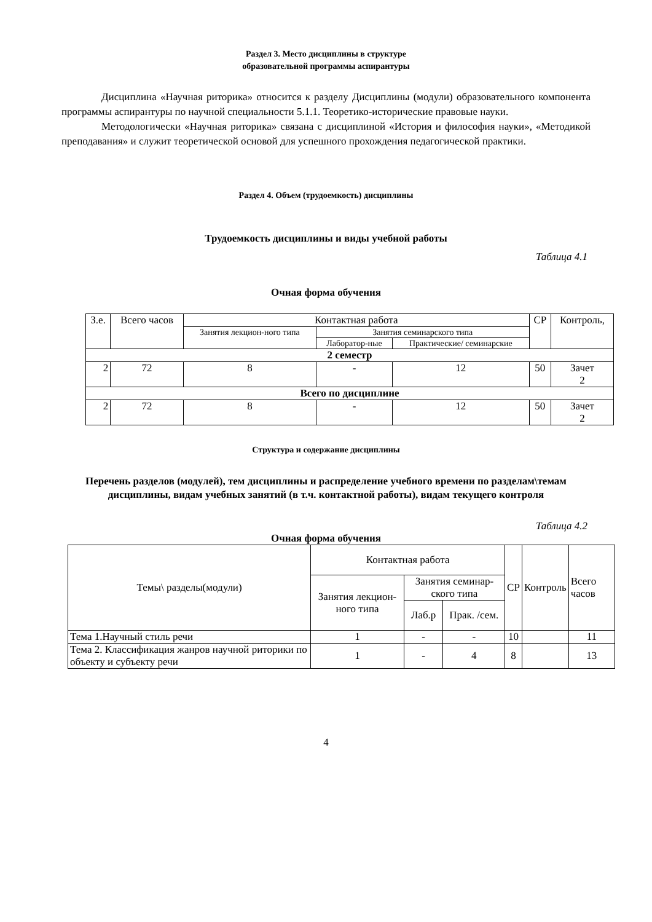Раздел 3. Место дисциплины в структуре
образовательной программы аспирантуры
Дисциплина «Научная риторика» относится к разделу Дисциплины (модули) образовательного компонента программы аспирантуры по научной специальности 5.1.1. Теоретико-исторические правовые науки.
Методологически «Научная риторика» связана с дисциплиной «История и философия науки», «Методикой преподавания» и служит теоретической основой для успешного прохождения педагогической практики.
Раздел 4. Объем (трудоемкость) дисциплины
Трудоемкость дисциплины и виды учебной работы
Таблица 4.1
Очная форма обучения
| З.е. | Всего часов | Контактная работа | | | СР | Контроль, |
| --- | --- | --- | --- | --- | --- | --- |
| | | Занятия лекцион-ного типа | Занятия семинарского типа | | | |
| | | | Лаборатор-ные | Практические/ семинарские | | |
| 2 семестр | | | | | | |
| 2 | 72 | 8 | - | 12 | 50 | Зачет 2 |
| Всего по дисциплине | | | | | | |
| 2 | 72 | 8 | - | 12 | 50 | Зачет 2 |
Структура и содержание дисциплины
Перечень разделов (модулей), тем дисциплины и распределение учебного времени по разделам\темам дисциплины, видам учебных занятий (в т.ч. контактной работы), видам текущего контроля
Таблица 4.2
Очная форма обучения
| Темы\ разделы(модули) | Контактная работа | | | СР | Контроль | Всего часов |
| --- | --- | --- | --- | --- | --- | --- |
| | Занятия лекцион-ного типа | Занятия семинар-ского типа | | | | |
| | | Лаб.р | Прак. /сем. | | | |
| Тема 1.Научный стиль речи | 1 | - | - | 10 | | 11 |
| Тема 2. Классификация жанров научной риторики по объекту и субъекту речи | 1 | - | 4 | 8 | | 13 |
4